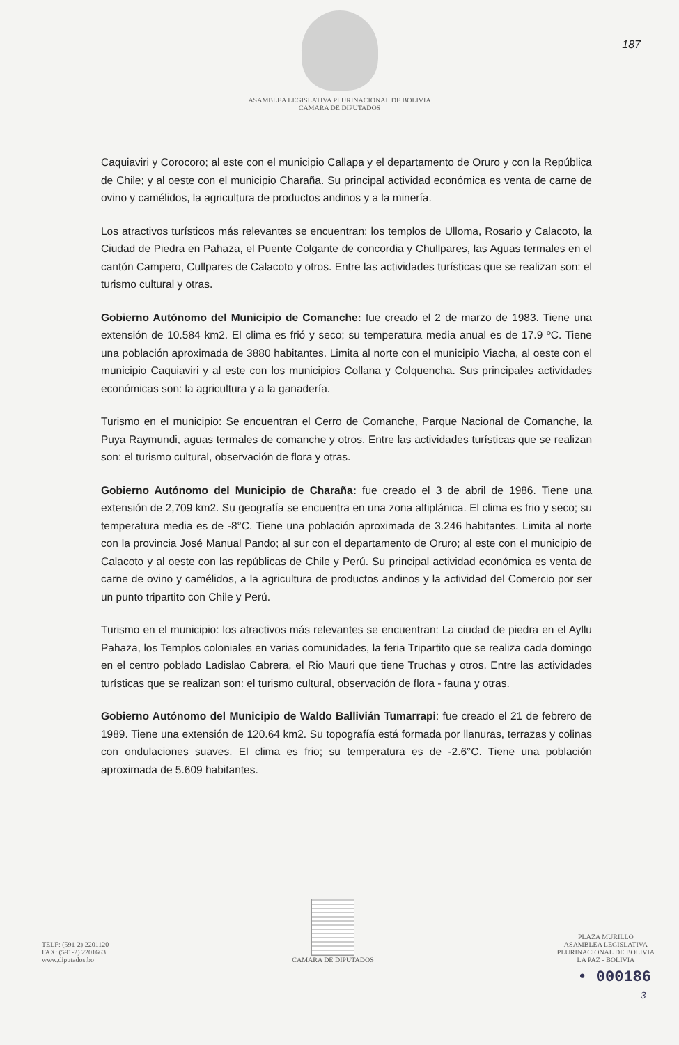ASAMBLEA LEGISLATIVA PLURINACIONAL DE BOLIVIA
CAMARA DE DIPUTADOS
187
Caquiaviri y Corocoro; al este con el municipio Callapa y el departamento de Oruro y con la República de Chile; y al oeste con el municipio Charaña. Su principal actividad económica es venta de carne de ovino y camélidos, la agricultura de productos andinos y a la minería.
Los atractivos turísticos más relevantes se encuentran: los templos de Ulloma, Rosario y Calacoto, la Ciudad de Piedra en Pahaza, el Puente Colgante de concordia y Chullpares, las Aguas termales en el cantón Campero, Cullpares de Calacoto y otros. Entre las actividades turísticas que se realizan son: el turismo cultural y otras.
Gobierno Autónomo del Municipio de Comanche: fue creado el 2 de marzo de 1983. Tiene una extensión de 10.584 km2. El clima es frió y seco; su temperatura media anual es de 17.9 ºC. Tiene una población aproximada de 3880 habitantes. Limita al norte con el municipio Viacha, al oeste con el municipio Caquiaviri y al este con los municipios Collana y Colquencha. Sus principales actividades económicas son: la agricultura y a la ganadería.
Turismo en el municipio: Se encuentran el Cerro de Comanche, Parque Nacional de Comanche, la Puya Raymundi, aguas termales de comanche y otros. Entre las actividades turísticas que se realizan son: el turismo cultural, observación de flora y otras.
Gobierno Autónomo del Municipio de Charaña: fue creado el 3 de abril de 1986. Tiene una extensión de 2,709 km2. Su geografía se encuentra en una zona altiplánica. El clima es frio y seco; su temperatura media es de -8°C. Tiene una población aproximada de 3.246 habitantes. Limita al norte con la provincia José Manual Pando; al sur con el departamento de Oruro; al este con el municipio de Calacoto y al oeste con las repúblicas de Chile y Perú. Su principal actividad económica es venta de carne de ovino y camélidos, a la agricultura de productos andinos y la actividad del Comercio por ser un punto tripartito con Chile y Perú.
Turismo en el municipio: los atractivos más relevantes se encuentran: La ciudad de piedra en el Ayllu Pahaza, los Templos coloniales en varias comunidades, la feria Tripartito que se realiza cada domingo en el centro poblado Ladislao Cabrera, el Rio Mauri que tiene Truchas y otros. Entre las actividades turísticas que se realizan son: el turismo cultural, observación de flora - fauna y otras.
Gobierno Autónomo del Municipio de Waldo Ballivián Tumarrapi: fue creado el 21 de febrero de 1989. Tiene una extensión de 120.64 km2. Su topografía está formada por llanuras, terrazas y colinas con ondulaciones suaves. El clima es frio; su temperatura es de -2.6°C. Tiene una población aproximada de 5.609 habitantes.
TELF: (591-2) 2201120
FAX: (591-2) 2201663
www.diputados.bo
CAMARA DE DIPUTADOS
PLAZA MURILLO
ASAMBLEA LEGISLATIVA
PLURINACIONAL DE BOLIVIA
LA PAZ - BOLIVIA
• 000186
3